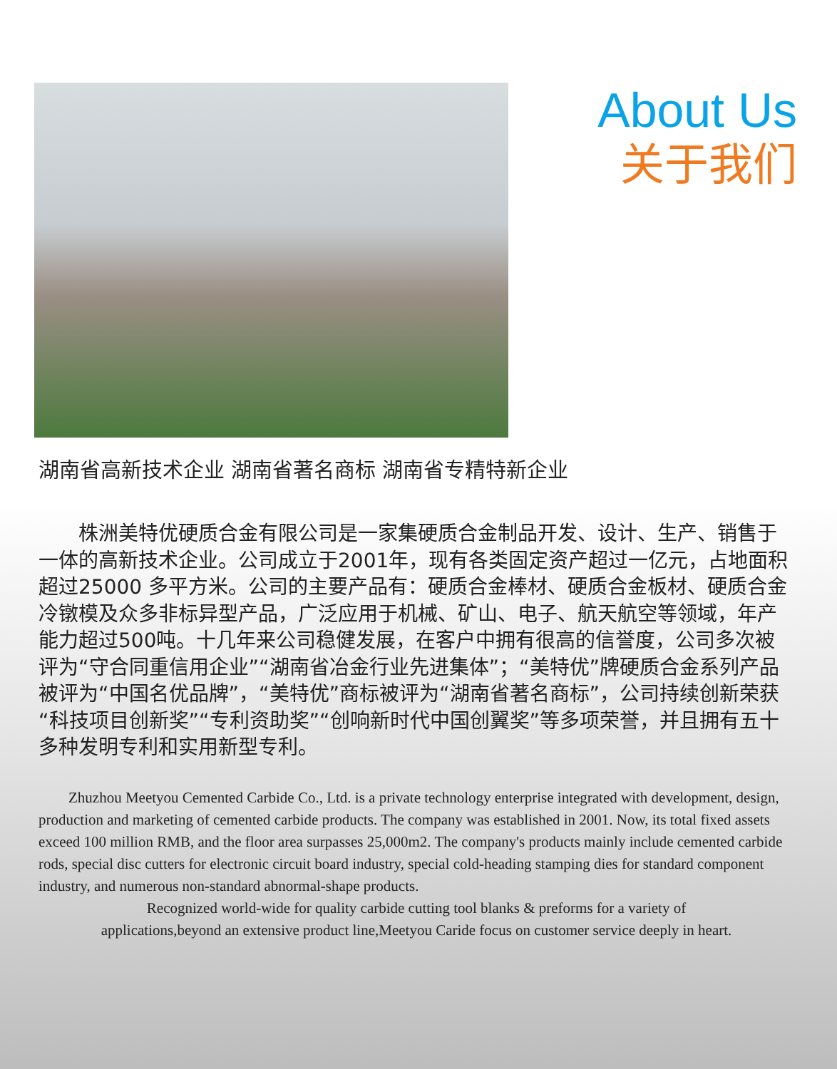About Us
关于我们
湖南省高新技术企业 湖南省著名商标 湖南省专精特新企业
株洲美特优硬质合金有限公司是一家集硬质合金制品开发、设计、生产、销售于一体的高新技术企业。公司成立于2001年，现有各类固定资产超过一亿元，占地面积超过25000 多平方米。公司的主要产品有：硬质合金棒材、硬质合金板材、硬质合金冷镦模及众多非标异型产品，广泛应用于机械、矿山、电子、航天航空等领域，年产能力超过500吨。十几年来公司稳健发展，在客户中拥有很高的信誉度，公司多次被评为“守合同重信用企业”“湖南省冶金行业先进集体”；“美特优”牌硬质合金系列产品被评为“中国名优品牌”，“美特优”商标被评为“湖南省著名商标”，公司持续创新荣获“科技项目创新奖”“专利资助奖”“创响新时代中国创翼奖”等多项荣誉，并且拥有五十多种发明专利和实用新型专利。
Zhuzhou Meetyou Cemented Carbide Co., Ltd. is a private technology enterprise integrated with development, design, production and marketing of cemented carbide products. The company was established in 2001. Now, its total fixed assets exceed 100 million RMB, and the floor area surpasses 25,000m2. The company's products mainly include cemented carbide rods, special disc cutters for electronic circuit board industry, special cold-heading stamping dies for standard component industry, and numerous non-standard abnormal-shape products.
Recognized world-wide for quality carbide cutting tool blanks & preforms for a variety of
applications,beyond an extensive product line,Meetyou Caride focus on customer service deeply in heart.